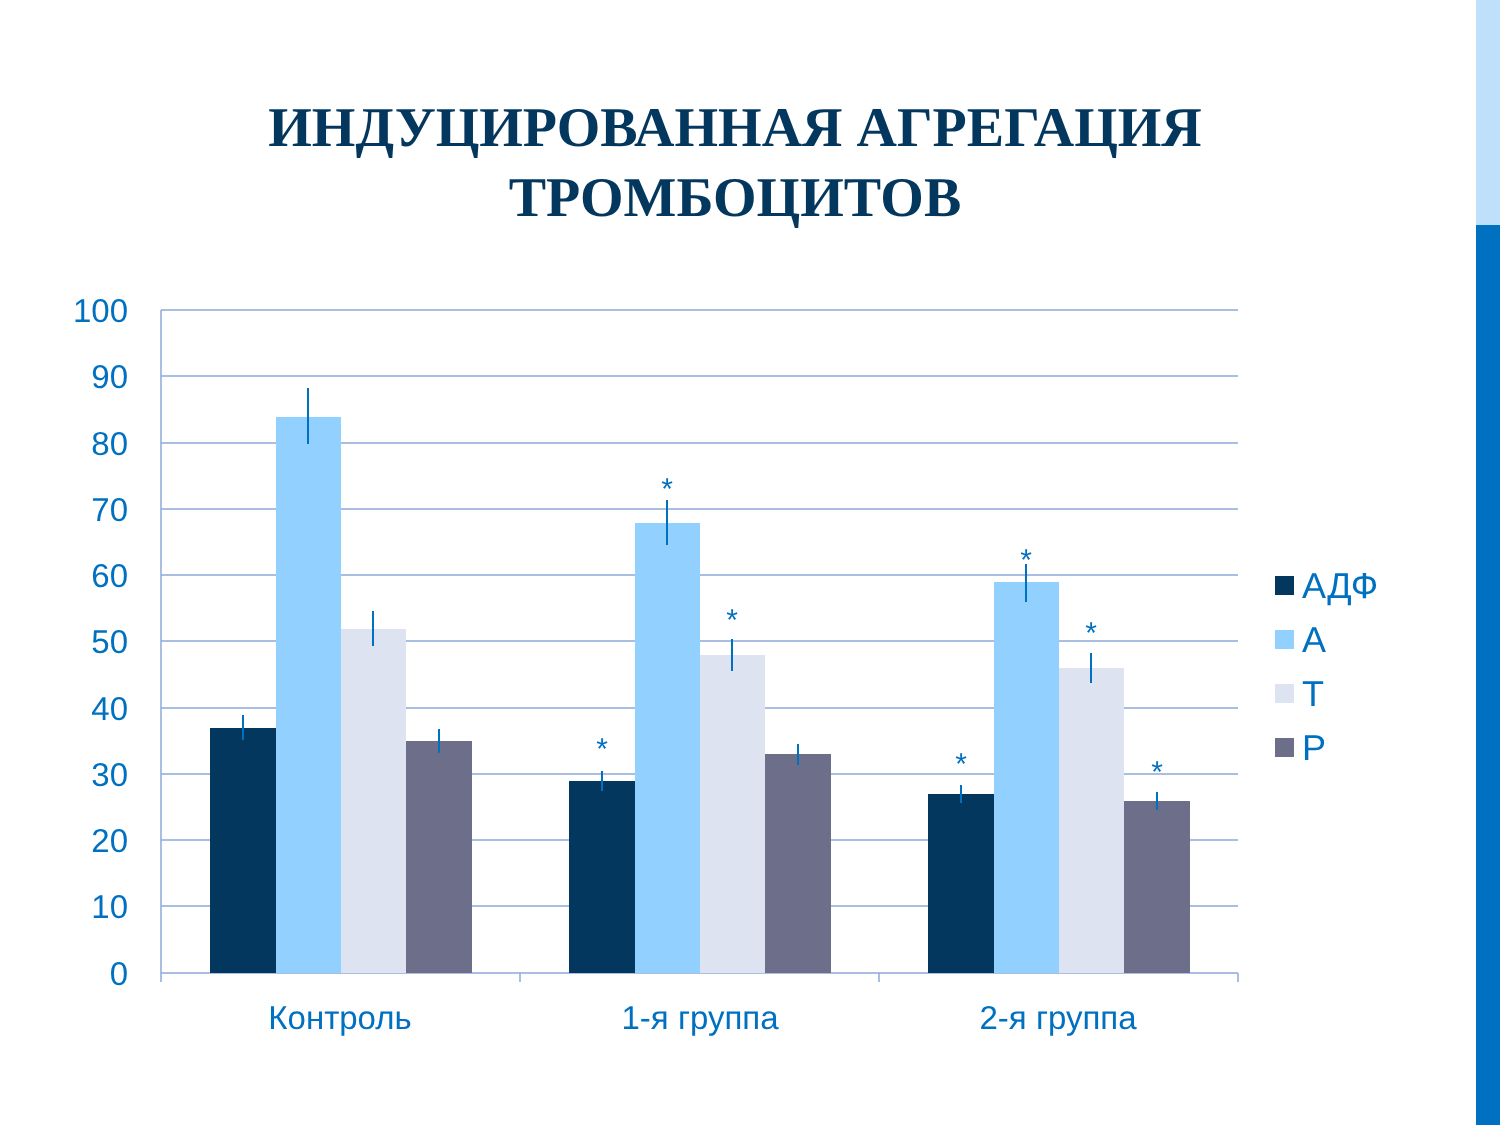ИНДУЦИРОВАННАЯ АГРЕГАЦИЯ
ТРОМБОЦИТОВ
100
90
80
70
60
50
40
30
20
10
0
*
*
*
*
*
*
*
Контроль
1-я группа
2-я группа
АДФ
А
Т
Р